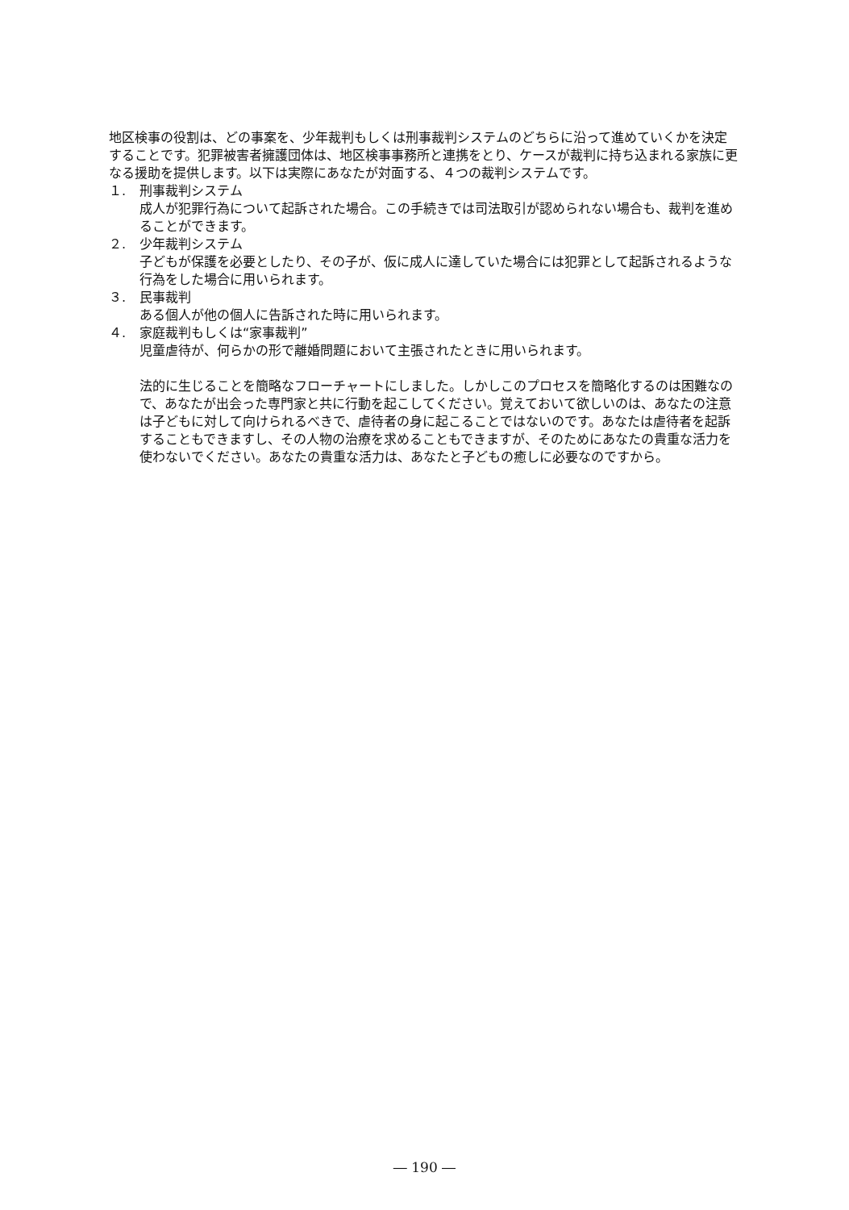地区検事の役割は、どの事案を、少年裁判もしくは刑事裁判システムのどちらに沿って進めていくかを決定することです。犯罪被害者擁護団体は、地区検事事務所と連携をとり、ケースが裁判に持ち込まれる家族に更なる援助を提供します。以下は実際にあなたが対面する、４つの裁判システムです。
１. 刑事裁判システム
成人が犯罪行為について起訴された場合。この手続きでは司法取引が認められない場合も、裁判を進めることができます。
２. 少年裁判システム
子どもが保護を必要としたり、その子が、仮に成人に達していた場合には犯罪として起訴されるような行為をした場合に用いられます。
３. 民事裁判
ある個人が他の個人に告訴された時に用いられます。
４. 家庭裁判もしくは“家事裁判”
児童虐待が、何らかの形で離婚問題において主張されたときに用いられます。
法的に生じることを簡略なフローチャートにしました。しかしこのプロセスを簡略化するのは困難なので、あなたが出会った専門家と共に行動を起こしてください。覚えておいて欲しいのは、あなたの注意は子どもに対して向けられるべきで、虐待者の身に起こることではないのです。あなたは虐待者を起訴することもできますし、その人物の治療を求めることもできますが、そのためにあなたの貴重な活力を使わないでください。あなたの貴重な活力は、あなたと子どもの癒しに必要なのですから。
― 190 ―